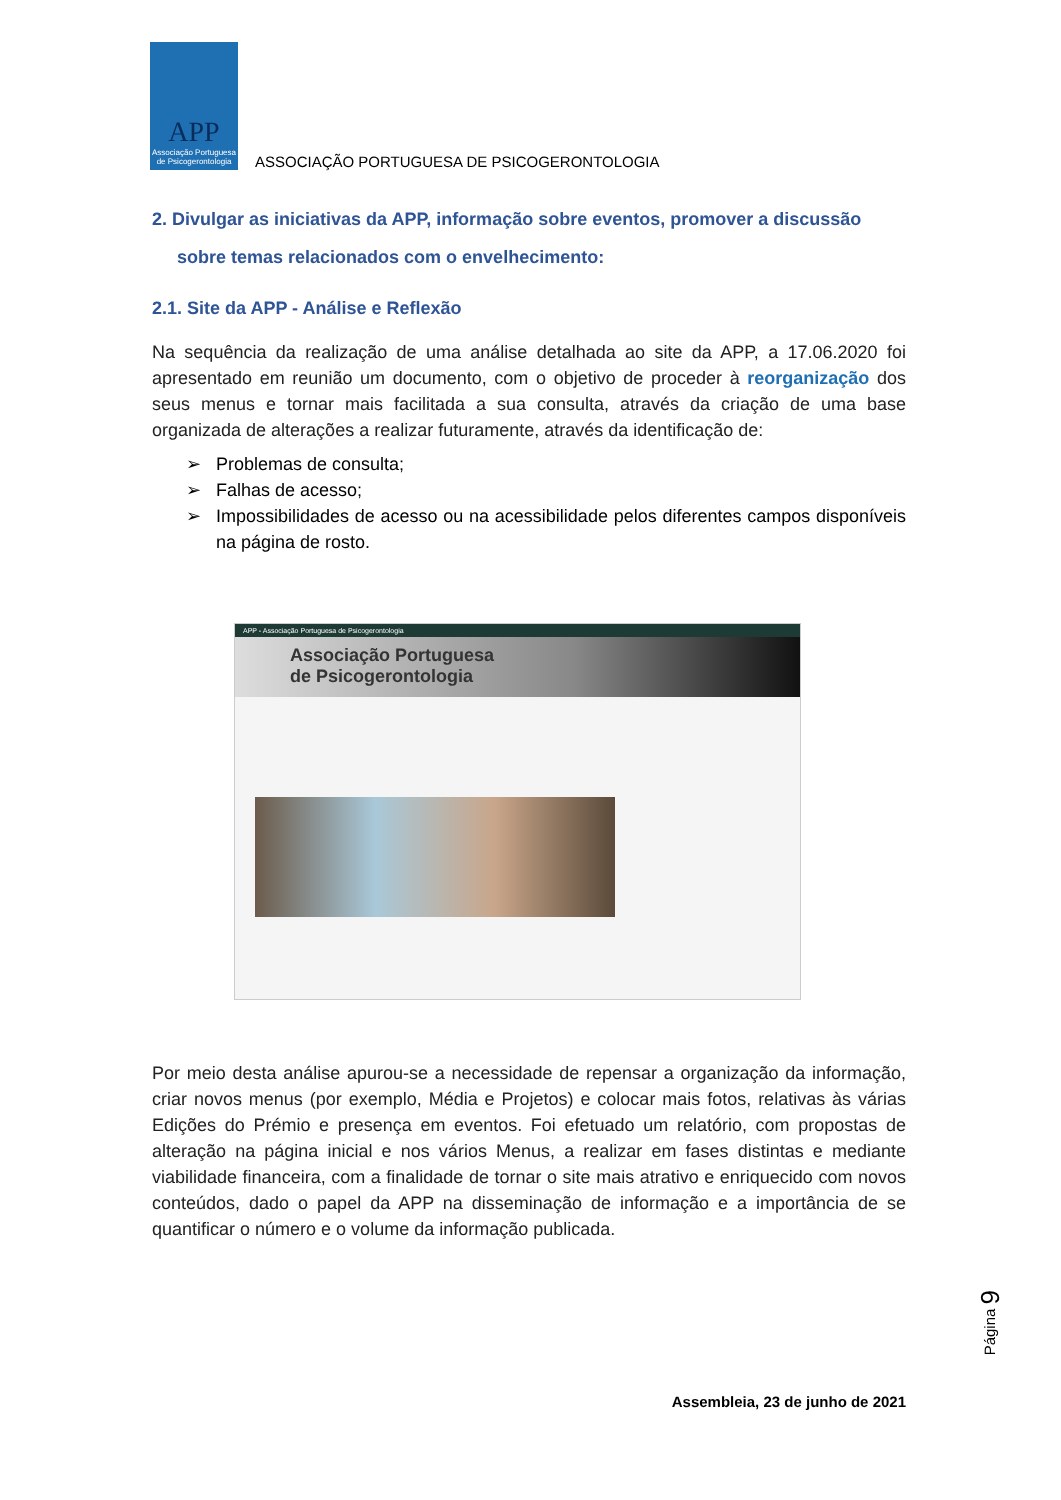APP
Associação Portuguesa de Psicogerontologia
ASSOCIAÇÃO PORTUGUESA DE PSICOGERONTOLOGIA
2. Divulgar as iniciativas da APP, informação sobre eventos, promover a discussão
sobre temas relacionados com o envelhecimento:
2.1. Site da APP - Análise e Reflexão
Na sequência da realização de uma análise detalhada ao site da APP, a 17.06.2020 foi apresentado em reunião um documento, com o objetivo de proceder à reorganização dos seus menus e tornar mais facilitada a sua consulta, através da criação de uma base organizada de alterações a realizar futuramente, através da identificação de:
➢ Problemas de consulta;
➢ Falhas de acesso;
➢ Impossibilidades de acesso ou na acessibilidade pelos diferentes campos disponíveis na página de rosto.
APP - Associação Portuguesa de Psicogerontologia
Associação Portuguesa
de Psicogerontologia
Por meio desta análise apurou-se a necessidade de repensar a organização da informação, criar novos menus (por exemplo, Média e Projetos) e colocar mais fotos, relativas às várias Edições do Prémio e presença em eventos. Foi efetuado um relatório, com propostas de alteração na página inicial e nos vários Menus, a realizar em fases distintas e mediante viabilidade financeira, com a finalidade de tornar o site mais atrativo e enriquecido com novos conteúdos, dado o papel da APP na disseminação de informação e a importância de se quantificar o número e o volume da informação publicada.
Página 9
Assembleia, 23 de junho de 2021